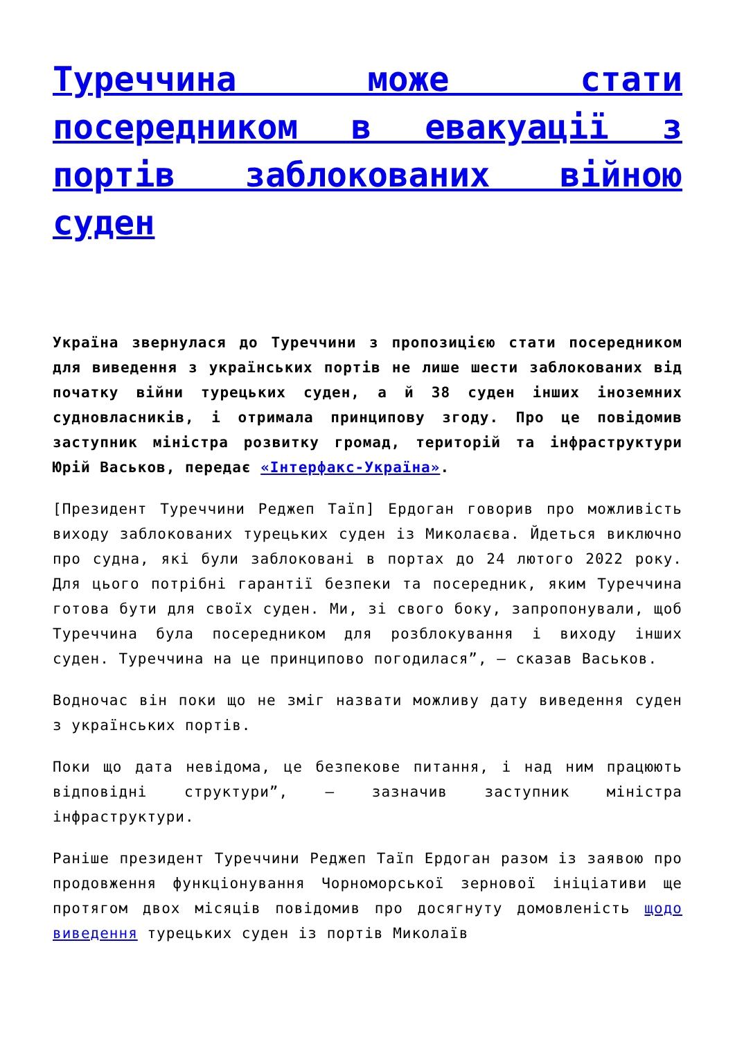Туреччина може стати посередником в евакуації з портів заблокованих війною суден
Україна звернулася до Туреччини з пропозицією стати посередником для виведення з українських портів не лише шести заблокованих від початку війни турецьких суден, а й 38 суден інших іноземних судновласників, і отримала принципову згоду. Про це повідомив заступник міністра розвитку громад, територій та інфраструктури Юрій Васьков, передає «Інтерфакс-Україна».
[Президент Туреччини Реджеп Таїп] Ердоган говорив про можливість виходу заблокованих турецьких суден із Миколаєва. Йдеться виключно про судна, які були заблоковані в портах до 24 лютого 2022 року. Для цього потрібні гарантії безпеки та посередник, яким Туреччина готова бути для своїх суден. Ми, зі свого боку, запропонували, щоб Туреччина була посередником для розблокування і виходу інших суден. Туреччина на це принципово погодилася”, – сказав Васьков.
Водночас він поки що не зміг назвати можливу дату виведення суден з українських портів.
Поки що дата невідома, це безпекове питання, і над ним працюють відповідні структури”, – зазначив заступник міністра інфраструктури.
Раніше президент Туреччини Реджеп Таїп Ердоган разом із заявою про продовження функціонування Чорноморської зернової ініціативи ще протягом двох місяців повідомив про досягнуту домовленість щодо виведення турецьких суден із портів Миколаїв